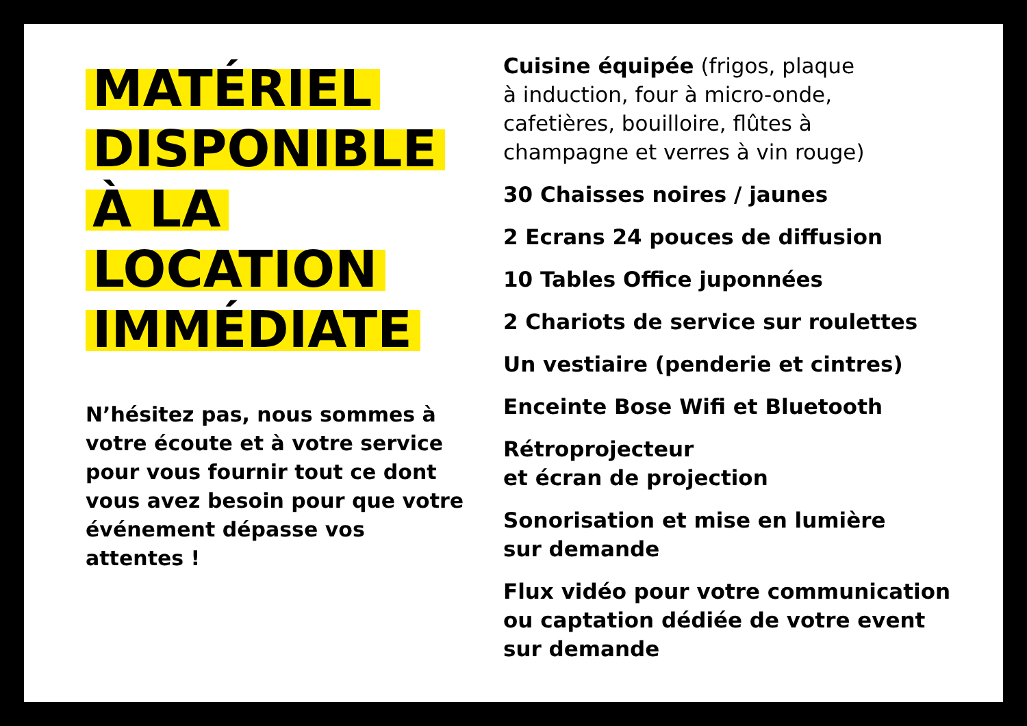MATÉRIEL
DISPONIBLE
À LA
LOCATION
IMMÉDIATE
N’hésitez pas, nous sommes à votre écoute et à votre service pour vous fournir tout ce dont vous avez besoin pour que votre événement dépasse vos attentes !
Cuisine équipée (frigos, plaque
à induction, four à micro-onde,
cafetières, bouilloire, flûtes à
champagne et verres à vin rouge)
30 Chaisses noires / jaunes
2 Ecrans 24 pouces de diffusion
10 Tables Office juponnées
2 Chariots de service sur roulettes
Un vestiaire (penderie et cintres)
Enceinte Bose Wifi et Bluetooth
Rétroprojecteur
et écran de projection
Sonorisation et mise en lumière
sur demande
Flux vidéo pour votre communication
ou captation dédiée de votre event
sur demande